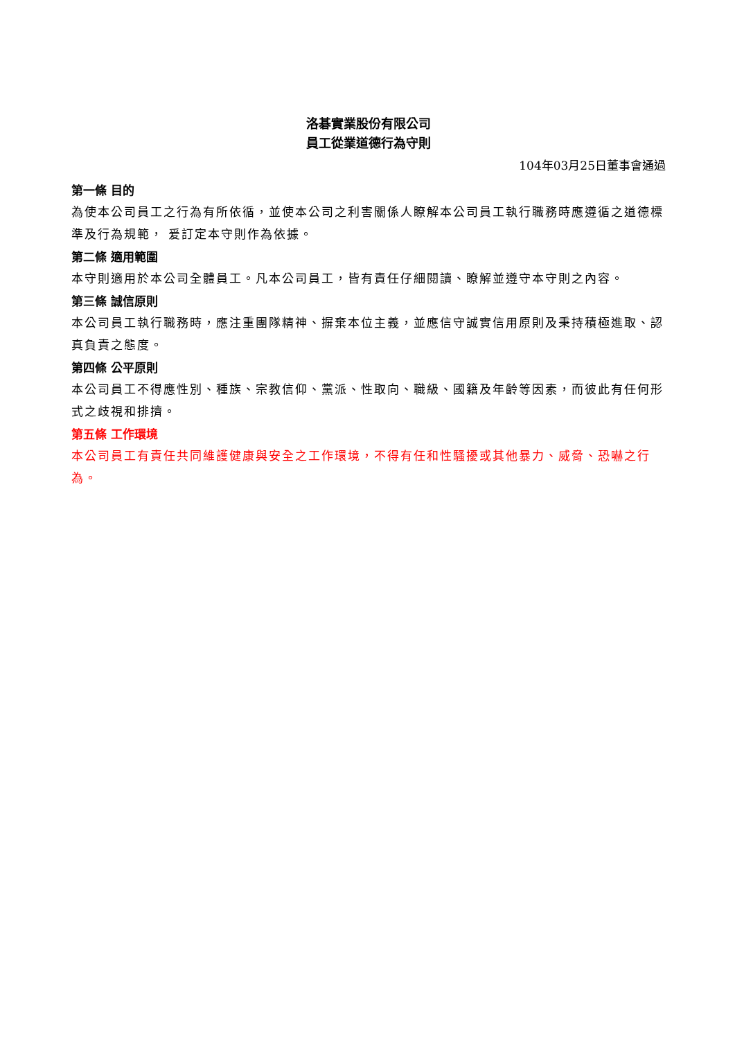洛碁實業股份有限公司
員工從業道德行為守則
104年03月25日董事會通過
第一條 目的
為使本公司員工之行為有所依循，並使本公司之利害關係人瞭解本公司員工執行職務時應遵循之道德標準及行為規範， 爰訂定本守則作為依據。
第二條 適用範圍
本守則適用於本公司全體員工。凡本公司員工，皆有責任仔細閱讀、瞭解並遵守本守則之內容。
第三條 誠信原則
本公司員工執行職務時，應注重團隊精神、摒棄本位主義，並應信守誠實信用原則及秉持積極進取、認真負責之態度。
第四條 公平原則
本公司員工不得應性別、種族、宗教信仰、黨派、性取向、職級、國籍及年齡等因素，而彼此有任何形式之歧視和排擠。
第五條 工作環境
本公司員工有責任共同維護健康與安全之工作環境，不得有任和性騷擾或其他暴力、威脅、恐嚇之行為。